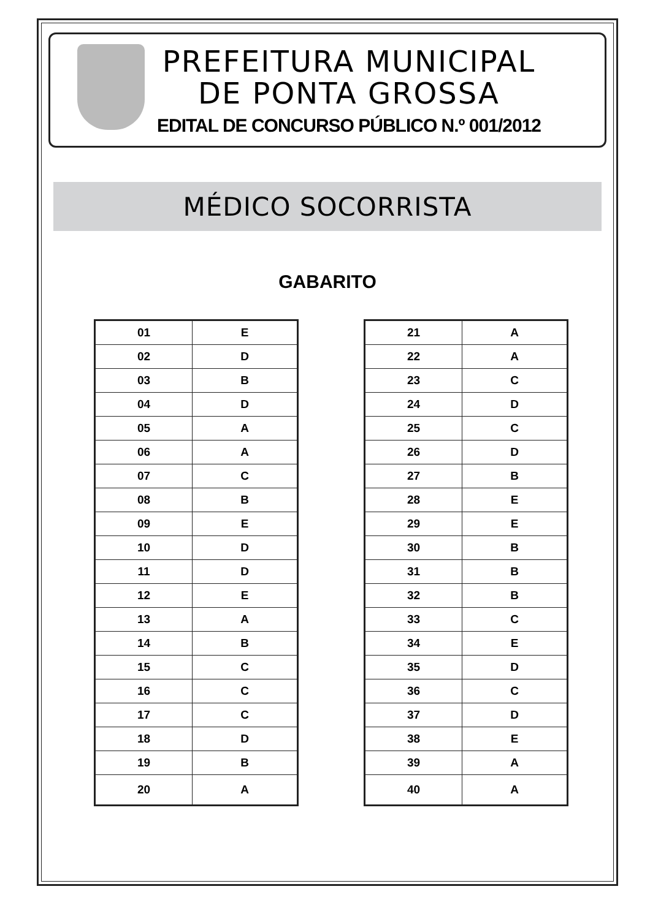PREFEITURA MUNICIPAL
DE PONTA GROSSA
EDITAL DE CONCURSO PÚBLICO N.º 001/2012
MÉDICO SOCORRISTA
GABARITO
| 01 | E |
| 02 | D |
| 03 | B |
| 04 | D |
| 05 | A |
| 06 | A |
| 07 | C |
| 08 | B |
| 09 | E |
| 10 | D |
| 11 | D |
| 12 | E |
| 13 | A |
| 14 | B |
| 15 | C |
| 16 | C |
| 17 | C |
| 18 | D |
| 19 | B |
| 20 | A |
| 21 | A |
| 22 | A |
| 23 | C |
| 24 | D |
| 25 | C |
| 26 | D |
| 27 | B |
| 28 | E |
| 29 | E |
| 30 | B |
| 31 | B |
| 32 | B |
| 33 | C |
| 34 | E |
| 35 | D |
| 36 | C |
| 37 | D |
| 38 | E |
| 39 | A |
| 40 | A |